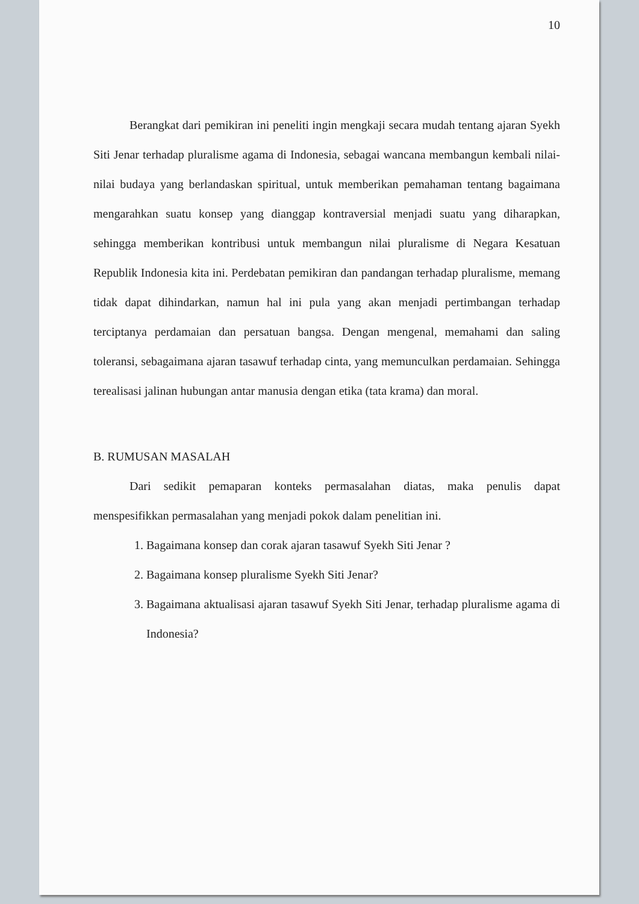10
Berangkat dari pemikiran ini peneliti ingin mengkaji secara mudah tentang ajaran Syekh Siti Jenar terhadap pluralisme agama di Indonesia, sebagai wancana membangun kembali nilai-nilai budaya yang berlandaskan spiritual, untuk memberikan pemahaman tentang bagaimana mengarahkan suatu konsep yang dianggap kontraversial menjadi suatu yang diharapkan, sehingga memberikan kontribusi untuk membangun nilai pluralisme di Negara Kesatuan Republik Indonesia kita ini. Perdebatan pemikiran dan pandangan terhadap pluralisme, memang tidak dapat dihindarkan, namun hal ini pula yang akan menjadi pertimbangan terhadap terciptanya perdamaian dan persatuan bangsa. Dengan mengenal, memahami dan saling toleransi, sebagaimana ajaran tasawuf terhadap cinta, yang memunculkan perdamaian. Sehingga terealisasi jalinan hubungan antar manusia dengan etika (tata krama) dan moral.
B. RUMUSAN MASALAH
Dari sedikit pemaparan konteks permasalahan diatas, maka penulis dapat menspesifikkan permasalahan yang menjadi pokok dalam penelitian ini.
1. Bagaimana konsep dan corak ajaran tasawuf Syekh Siti Jenar ?
2. Bagaimana konsep pluralisme Syekh Siti Jenar?
3. Bagaimana aktualisasi ajaran tasawuf Syekh Siti Jenar, terhadap pluralisme agama di Indonesia?